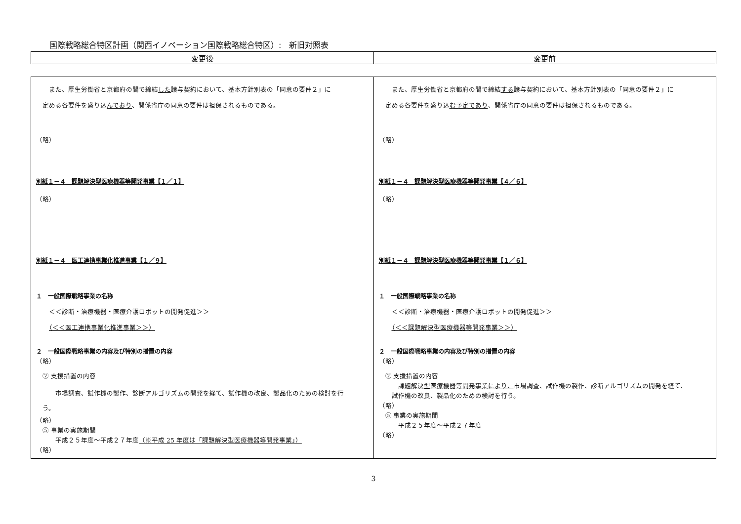国際戦略総合特区計画（関西イノベーション国際戦略総合特区）:　新旧対照表
| 変更後 | 変更前 |
| --- | --- |
| また、厚生労働省と京都府の間で締結 した 譲与契約において、基本方針別表の「同意の要件２」に 定める各要件を盛り込 んでおり 、関係省庁の同意の要件は担保されるものである。 （略） 別紙１－４ 課題解決型医療機器等開発事業【１／１】 （略） 別紙１－４ 医工連携事業化推進事業【１／９】 １ 一般国際戦略事業の名称 ＜＜診断・治療機器・医療介護ロボットの開発促進＞＞ （＜＜医工連携事業化推進事業＞＞） ２ 一般国際戦略事業の内容及び特別の措置の内容 （略） ② 支援措置の内容 市場調査、試作機の製作、診断アルゴリズムの開発を経て、試作機の改良、製品化のための検討を行 う。 （略） ⑤ 事業の実施期間 平成２５年度～平成２７年度 （※平成 25 年度は「課題解決型医療機器等開発事業」） （略） | また、厚生労働省と京都府の間で締結 する 譲与契約において、基本方針別表の「同意の要件２」に 定める各要件を盛り込 む予定であり 、関係省庁の同意の要件は担保されるものである。 （略） 別紙１－４ 課題解決型医療機器等開発事業【４／６】 （略） 別紙１－４ 課題解決型医療機器等開発事業【１／６】 １ 一般国際戦略事業の名称 ＜＜診断・治療機器・医療介護ロボットの開発促進＞＞ （＜＜課題解決型医療機器等開発事業＞＞） ２ 一般国際戦略事業の内容及び特別の措置の内容 （略） ② 支援措置の内容 課題解決型医療機器等開発事業により、 市場調査、試作機の製作、診断アルゴリズムの開発を経て、 試作機の改良、製品化のための検討を行う。 （略） ⑤ 事業の実施期間 平成２５年度～平成２７年度 （略） |
3